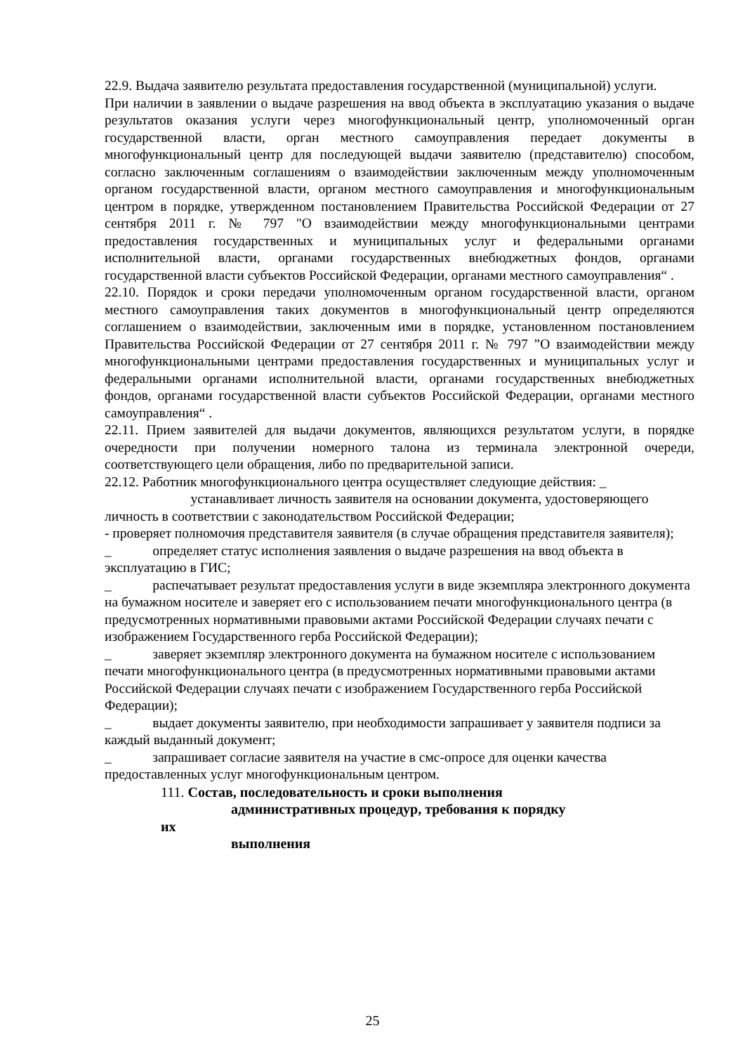22.9. Выдача заявителю результата предоставления государственной (муниципальной) услуги.
При наличии в заявлении о выдаче разрешения на ввод объекта в эксплуатацию указания о выдаче результатов оказания услуги через многофункциональный центр, уполномоченный орган государственной власти, орган местного самоуправления передает документы в многофункциональный центр для последующей выдачи заявителю (представителю) способом, согласно заключенным соглашениям о взаимодействии заключенным между уполномоченным органом государственной власти, органом местного самоуправления и многофункциональным центром в порядке, утвержденном постановлением Правительства Российской Федерации от 27 сентября 2011 г. № 797 "О взаимодействии между многофункциональными центрами предоставления государственных и муниципальных услуг и федеральными органами исполнительной власти, органами государственных внебюджетных фондов, органами государственной власти субъектов Российской Федерации, органами местного самоуправления“ .
22.10. Порядок и сроки передачи уполномоченным органом государственной власти, органом местного самоуправления таких документов в многофункциональный центр определяются соглашением о взаимодействии, заключенным ими в порядке, установленном постановлением Правительства Российской Федерации от 27 сентября 2011 г. № 797 ”О взаимодействии между многофункциональными центрами предоставления государственных и муниципальных услуг и федеральными органами исполнительной власти, органами государственных внебюджетных фондов, органами государственной власти субъектов Российской Федерации, органами местного самоуправления“ .
22.11. Прием заявителей для выдачи документов, являющихся результатом услуги, в порядке очередности при получении номерного талона из терминала электронной очереди, соответствующего цели обращения, либо по предварительной записи.
22.12. Работник многофункционального центра осуществляет следующие действия: _
   устанавливает личность заявителя на основании документа, удостоверяющего личность в соответствии с законодательством Российской Федерации;
- проверяет полномочия представителя заявителя (в случае обращения представителя заявителя);
_   определяет статус исполнения заявления о выдаче разрешения на ввод объекта в эксплуатацию в ГИС;
_   распечатывает результат предоставления услуги в виде экземпляра электронного документа на бумажном носителе и заверяет его с использованием печати многофункционального центра (в предусмотренных нормативными правовыми актами Российской Федерации случаях печати с изображением Государственного герба Российской Федерации);
_   заверяет экземпляр электронного документа на бумажном носителе с использованием печати многофункционального центра (в предусмотренных нормативными правовыми актами Российской Федерации случаях печати с изображением Государственного герба Российской Федерации);
_   выдает документы заявителю, при необходимости запрашивает у заявителя подписи за каждый выданный документ;
_   запрашивает согласие заявителя на участие в смс-опросе для оценки качества предоставленных услуг многофункциональным центром.
111. Состав, последовательность и сроки выполнения
     административных процедур, требования к порядку их
     выполнения
25